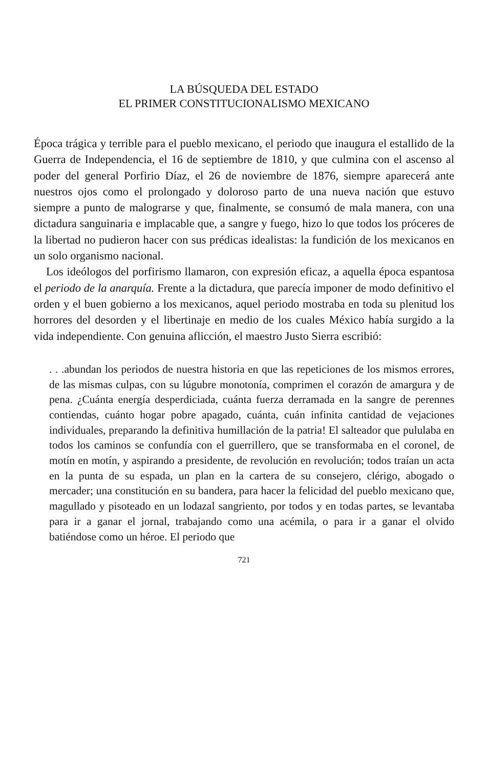LA BÚSQUEDA DEL ESTADO
EL PRIMER CONSTITUCIONALISMO MEXICANO
Época trágica y terrible para el pueblo mexicano, el periodo que inaugura el estallido de la Guerra de Independencia, el 16 de septiembre de 1810, y que culmina con el ascenso al poder del general Porfirio Díaz, el 26 de noviembre de 1876, siempre aparecerá ante nuestros ojos como el prolongado y doloroso parto de una nueva nación que estuvo siempre a punto de malograrse y que, finalmente, se consumó de mala manera, con una dictadura sanguinaria e implacable que, a sangre y fuego, hizo lo que todos los próceres de la libertad no pudieron hacer con sus prédicas idealistas: la fundición de los mexicanos en un solo organismo nacional.
Los ideólogos del porfirismo llamaron, con expresión eficaz, a aquella época espantosa el periodo de la anarquía. Frente a la dictadura, que parecía imponer de modo definitivo el orden y el buen gobierno a los mexicanos, aquel periodo mostraba en toda su plenitud los horrores del desorden y el libertinaje en medio de los cuales México había surgido a la vida independiente. Con genuina aflicción, el maestro Justo Sierra escribió:
. . .abundan los periodos de nuestra historia en que las repeticiones de los mismos errores, de las mismas culpas, con su lúgubre monotonía, comprimen el corazón de amargura y de pena. ¿Cuánta energía desperdiciada, cuánta fuerza derramada en la sangre de perennes contiendas, cuánto hogar pobre apagado, cuánta, cuán infinita cantidad de vejaciones individuales, preparando la definitiva humillación de la patria! El salteador que pululaba en todos los caminos se confundía con el guerrillero, que se transformaba en el coronel, de motín en motín, y aspirando a presidente, de revolución en revolución; todos traían un acta en la punta de su espada, un plan en la cartera de su consejero, clérigo, abogado o mercader; una constitución en su bandera, para hacer la felicidad del pueblo mexicano que, magullado y pisoteado en un lodazal sangriento, por todos y en todas partes, se levantaba para ir a ganar el jornal, trabajando como una acémila, o para ir a ganar el olvido batiéndose como un héroe. El periodo que
721